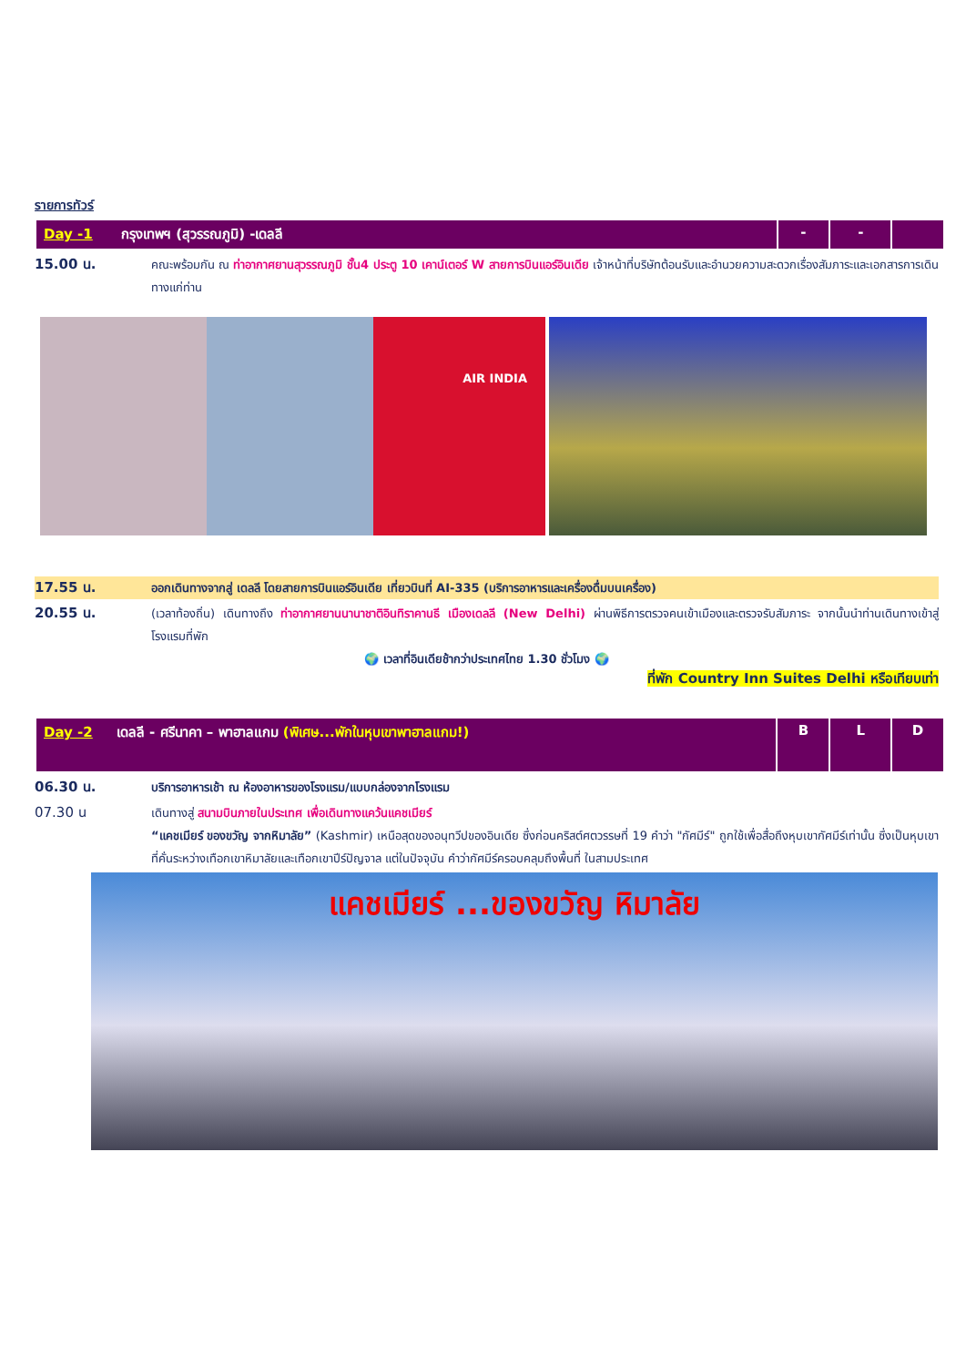รายการทัวร์
| Day -1 กรุงเทพฯ (สุวรรณภูมิ) -เดลลี | - | - | |
15.00 น.
คณะพร้อมกัน ณ ท่าอากาศยานสุวรรณภูมิ ชั้น4 ประตู 10 เคาน์เตอร์ W สายการบินแอร์อินเดีย เจ้าหน้าที่บริษัทต้อนรับและอำนวยความสะดวกเรื่องสัมภาระและเอกสารการเดินทางแก่ท่าน
AIR INDIA
17.55 น.
ออกเดินทางจากสู่ เดลลี โดยสายการบินแอร์อินเดีย เที่ยวบินที่ AI-335 (บริการอาหารและเครื่องดื่มบนเครื่อง)
20.55 น.
(เวลาท้องถิ่น) เดินทางถึง ท่าอากาศยานนานาชาติอินทิราคานธี เมืองเดลลี (New Delhi) ผ่านพิธีการตรวจคนเข้าเมืองและตรวจรับสัมภาระ จากนั้นนำท่านเดินทางเข้าสู่โรงแรมที่พัก
🌍 เวลาที่อินเดียช้ากว่าประเทศไทย 1.30 ชั่วโมง 🌍
ที่พัก Country Inn Suites Delhi หรือเทียบเท่า
| Day -2 เดลลี - ศรีนาคา – พาฮาลแกม (พิเศษ...พักในหุบเขาพาฮาลแกม!) | B | L | D |
06.30 น.
บริการอาหารเช้า ณ ห้องอาหารของโรงแรม/แบบกล่องจากโรงแรม
07.30 น
เดินทางสู่ สนามบินภายในประเทศ เพื่อเดินทางแคว้นแคชเมียร์
“แคชเมียร์ ของขวัญ จากหิมาลัย” (Kashmir) เหนือสุดของอนุทวีปของอินเดีย ซึ่งก่อนคริสต์ศตวรรษที่ 19 คำว่า "กัศมีร์" ถูกใช้เพื่อสื่อถึงหุบเขากัศมีร์เท่านั้น ซึ่งเป็นหุบเขาที่คั่นระหว่างเทือกเขาหิมาลัยและเทือกเขาปีร์ปัญจาล แต่ในปัจจุบัน คำว่ากัศมีร์ครอบคลุมถึงพื้นที่ ในสามประเทศ
แคชเมียร์ ...ของขวัญ หิมาลัย